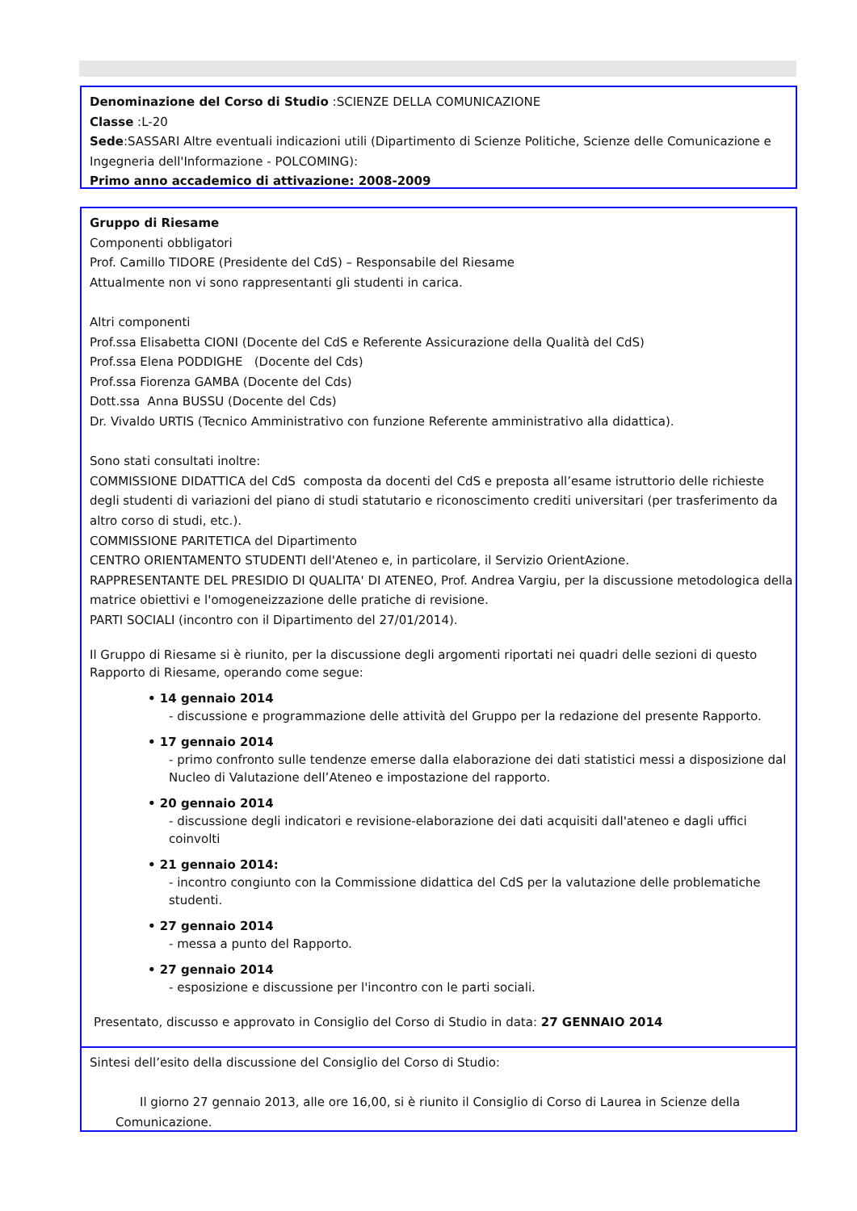Denominazione del Corso di Studio :SCIENZE DELLA COMUNICAZIONE
Classe :L-20
Sede:SASSARI Altre eventuali indicazioni utili (Dipartimento di Scienze Politiche, Scienze delle Comunicazione e Ingegneria dell'Informazione - POLCOMING):
Primo anno accademico di attivazione: 2008-2009
Gruppo di Riesame
Componenti obbligatori
Prof. Camillo TIDORE (Presidente del CdS) – Responsabile del Riesame
Attualmente non vi sono rappresentanti gli studenti in carica.
Altri componenti
Prof.ssa Elisabetta CIONI (Docente del CdS e Referente Assicurazione della Qualità del CdS)
Prof.ssa Elena PODDIGHE (Docente del Cds)
Prof.ssa Fiorenza GAMBA (Docente del Cds)
Dott.ssa Anna BUSSU (Docente del Cds)
Dr. Vivaldo URTIS (Tecnico Amministrativo con funzione Referente amministrativo alla didattica).
Sono stati consultati inoltre:
COMMISSIONE DIDATTICA del CdS composta da docenti del CdS e preposta all’esame istruttorio delle richieste degli studenti di variazioni del piano di studi statutario e riconoscimento crediti universitari (per trasferimento da altro corso di studi, etc.).
COMMISSIONE PARITETICA del Dipartimento
CENTRO ORIENTAMENTO STUDENTI dell'Ateneo e, in particolare, il Servizio OrientAzione.
RAPPRESENTANTE DEL PRESIDIO DI QUALITA' DI ATENEO, Prof. Andrea Vargiu, per la discussione metodologica della matrice obiettivi e l'omogeneizzazione delle pratiche di revisione.
PARTI SOCIALI (incontro con il Dipartimento del 27/01/2014).
Il Gruppo di Riesame si è riunito, per la discussione degli argomenti riportati nei quadri delle sezioni di questo Rapporto di Riesame, operando come segue:
• 14 gennaio 2014
- discussione e programmazione delle attività del Gruppo per la redazione del presente Rapporto.
• 17 gennaio 2014
- primo confronto sulle tendenze emerse dalla elaborazione dei dati statistici messi a disposizione dal Nucleo di Valutazione dell’Ateneo e impostazione del rapporto.
• 20 gennaio 2014
- discussione degli indicatori e revisione-elaborazione dei dati acquisiti dall'ateneo e dagli uffici coinvolti
• 21 gennaio 2014:
- incontro congiunto con la Commissione didattica del CdS per la valutazione delle problematiche studenti.
• 27 gennaio 2014
- messa a punto del Rapporto.
• 27 gennaio 2014
- esposizione e discussione per l'incontro con le parti sociali.
Presentato, discusso e approvato in Consiglio del Corso di Studio in data: 27 GENNAIO 2014
Sintesi dell’esito della discussione del Consiglio del Corso di Studio:
Il giorno 27 gennaio 2013, alle ore 16,00, si è riunito il Consiglio di Corso di Laurea in Scienze della Comunicazione.